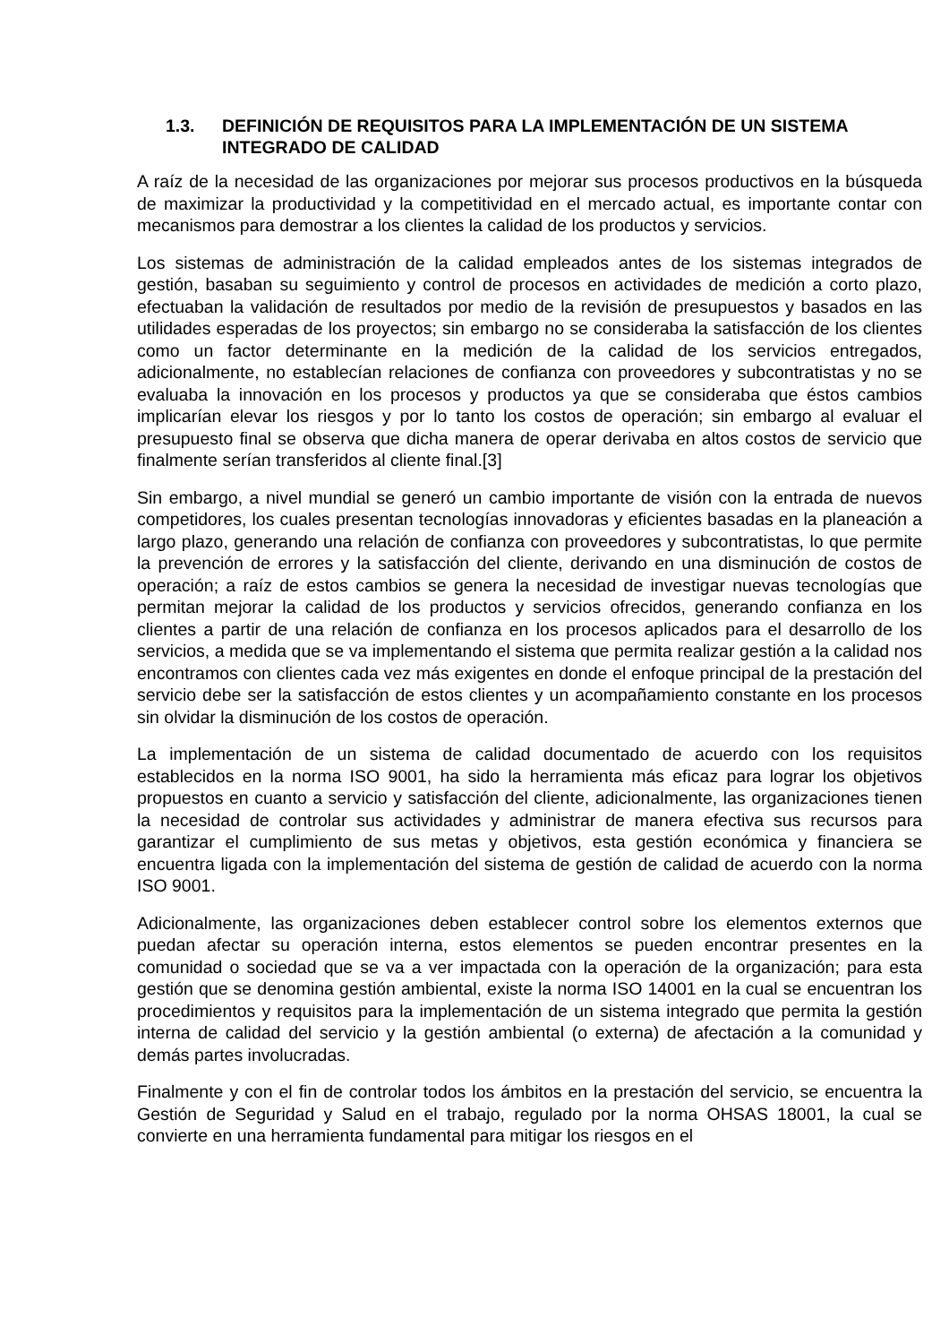1.3. DEFINICIÓN DE REQUISITOS PARA LA IMPLEMENTACIÓN DE UN SISTEMA INTEGRADO DE CALIDAD
A raíz de la necesidad de las organizaciones por mejorar sus procesos productivos en la búsqueda de maximizar la productividad y la competitividad en el mercado actual, es importante contar con mecanismos para demostrar a los clientes la calidad de los productos y servicios.
Los sistemas de administración de la calidad empleados antes de los sistemas integrados de gestión, basaban su seguimiento y control de procesos en actividades de medición a corto plazo, efectuaban la validación de resultados por medio de la revisión de presupuestos y basados en las utilidades esperadas de los proyectos; sin embargo no se consideraba la satisfacción de los clientes como un factor determinante en la medición de la calidad de los servicios entregados, adicionalmente, no establecían relaciones de confianza con proveedores y subcontratistas y no se evaluaba la innovación en los procesos y productos ya que se consideraba que éstos cambios implicarían elevar los riesgos y por lo tanto los costos de operación; sin embargo al evaluar el presupuesto final se observa que dicha manera de operar derivaba en altos costos de servicio que finalmente serían transferidos al cliente final.[3]
Sin embargo, a nivel mundial se generó un cambio importante de visión con la entrada de nuevos competidores, los cuales presentan tecnologías innovadoras y eficientes basadas en la planeación a largo plazo, generando una relación de confianza con proveedores y subcontratistas, lo que permite la prevención de errores y la satisfacción del cliente, derivando en una disminución de costos de operación; a raíz de estos cambios se genera la necesidad de investigar nuevas tecnologías que permitan mejorar la calidad de los productos y servicios ofrecidos, generando confianza en los clientes a partir de una relación de confianza en los procesos aplicados para el desarrollo de los servicios, a medida que se va implementando el sistema que permita realizar gestión a la calidad nos encontramos con clientes cada vez más exigentes en donde el enfoque principal de la prestación del servicio debe ser la satisfacción de estos clientes y un acompañamiento constante en los procesos sin olvidar la disminución de los costos de operación.
La implementación de un sistema de calidad documentado de acuerdo con los requisitos establecidos en la norma ISO 9001, ha sido la herramienta más eficaz para lograr los objetivos propuestos en cuanto a servicio y satisfacción del cliente, adicionalmente, las organizaciones tienen la necesidad de controlar sus actividades y administrar de manera efectiva sus recursos para garantizar el cumplimiento de sus metas y objetivos, esta gestión económica y financiera se encuentra ligada con la implementación del sistema de gestión de calidad de acuerdo con la norma ISO 9001.
Adicionalmente, las organizaciones deben establecer control sobre los elementos externos que puedan afectar su operación interna, estos elementos se pueden encontrar presentes en la comunidad o sociedad que se va a ver impactada con la operación de la organización; para esta gestión que se denomina gestión ambiental, existe la norma ISO 14001 en la cual se encuentran los procedimientos y requisitos para la implementación de un sistema integrado que permita la gestión interna de calidad del servicio y la gestión ambiental (o externa) de afectación a la comunidad y demás partes involucradas.
Finalmente y con el fin de controlar todos los ámbitos en la prestación del servicio, se encuentra la Gestión de Seguridad y Salud en el trabajo, regulado por la norma OHSAS 18001, la cual se convierte en una herramienta fundamental para mitigar los riesgos en el